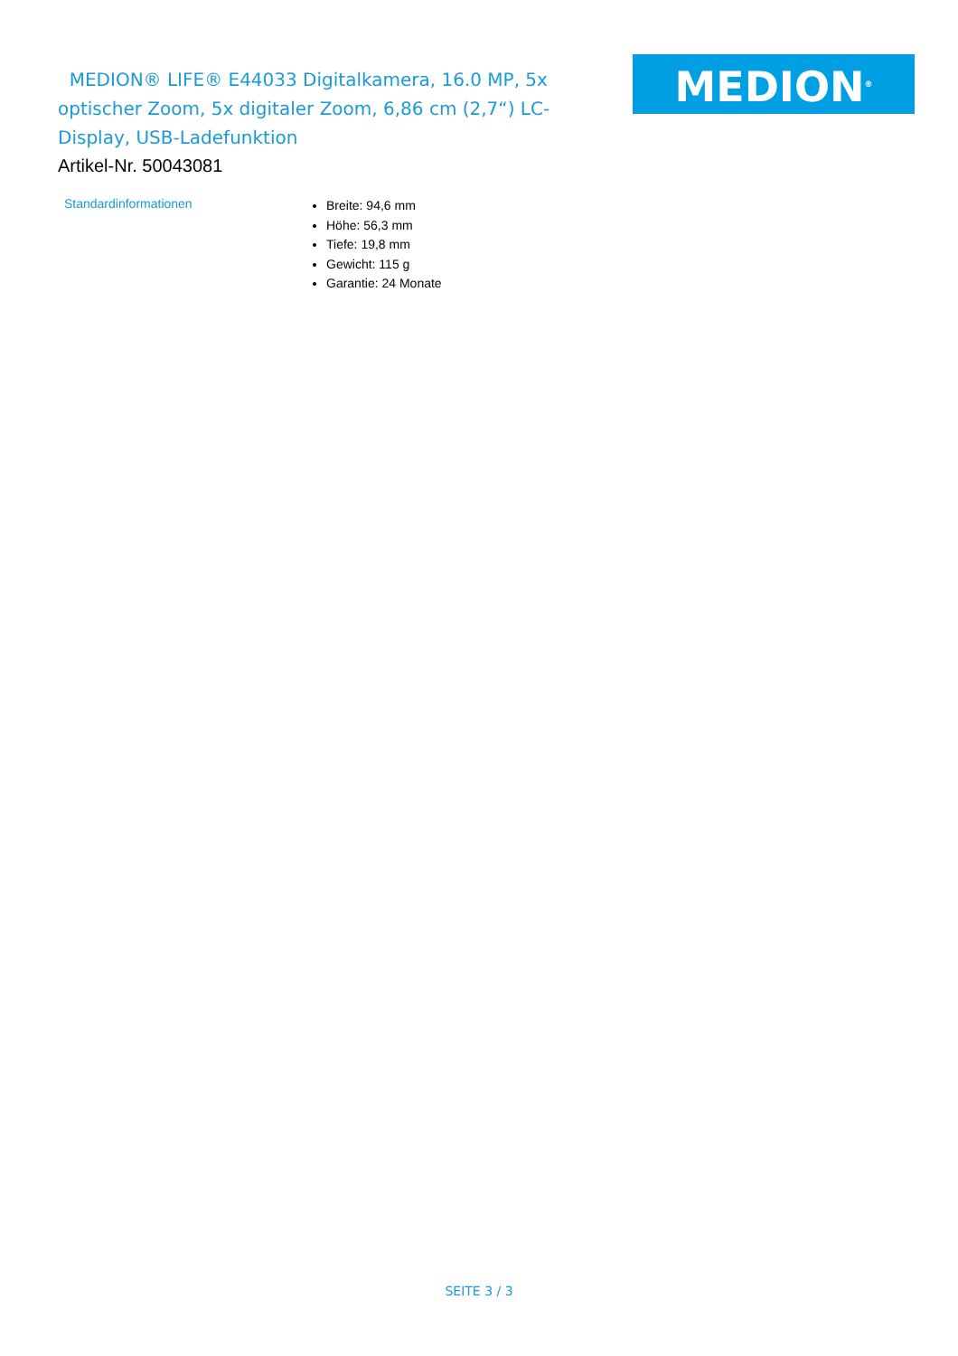MEDION® LIFE® E44033 Digitalkamera, 16.0 MP, 5x optischer Zoom, 5x digitaler Zoom, 6,86 cm (2,7“) LC-Display, USB-Ladefunktion
MEDION<sup>®</sup>
Artikel-Nr. 50043081
Standardinformationen
Breite: 94,6 mm
Höhe: 56,3 mm
Tiefe: 19,8 mm
Gewicht: 115 g
Garantie: 24 Monate
SEITE 3 / 3